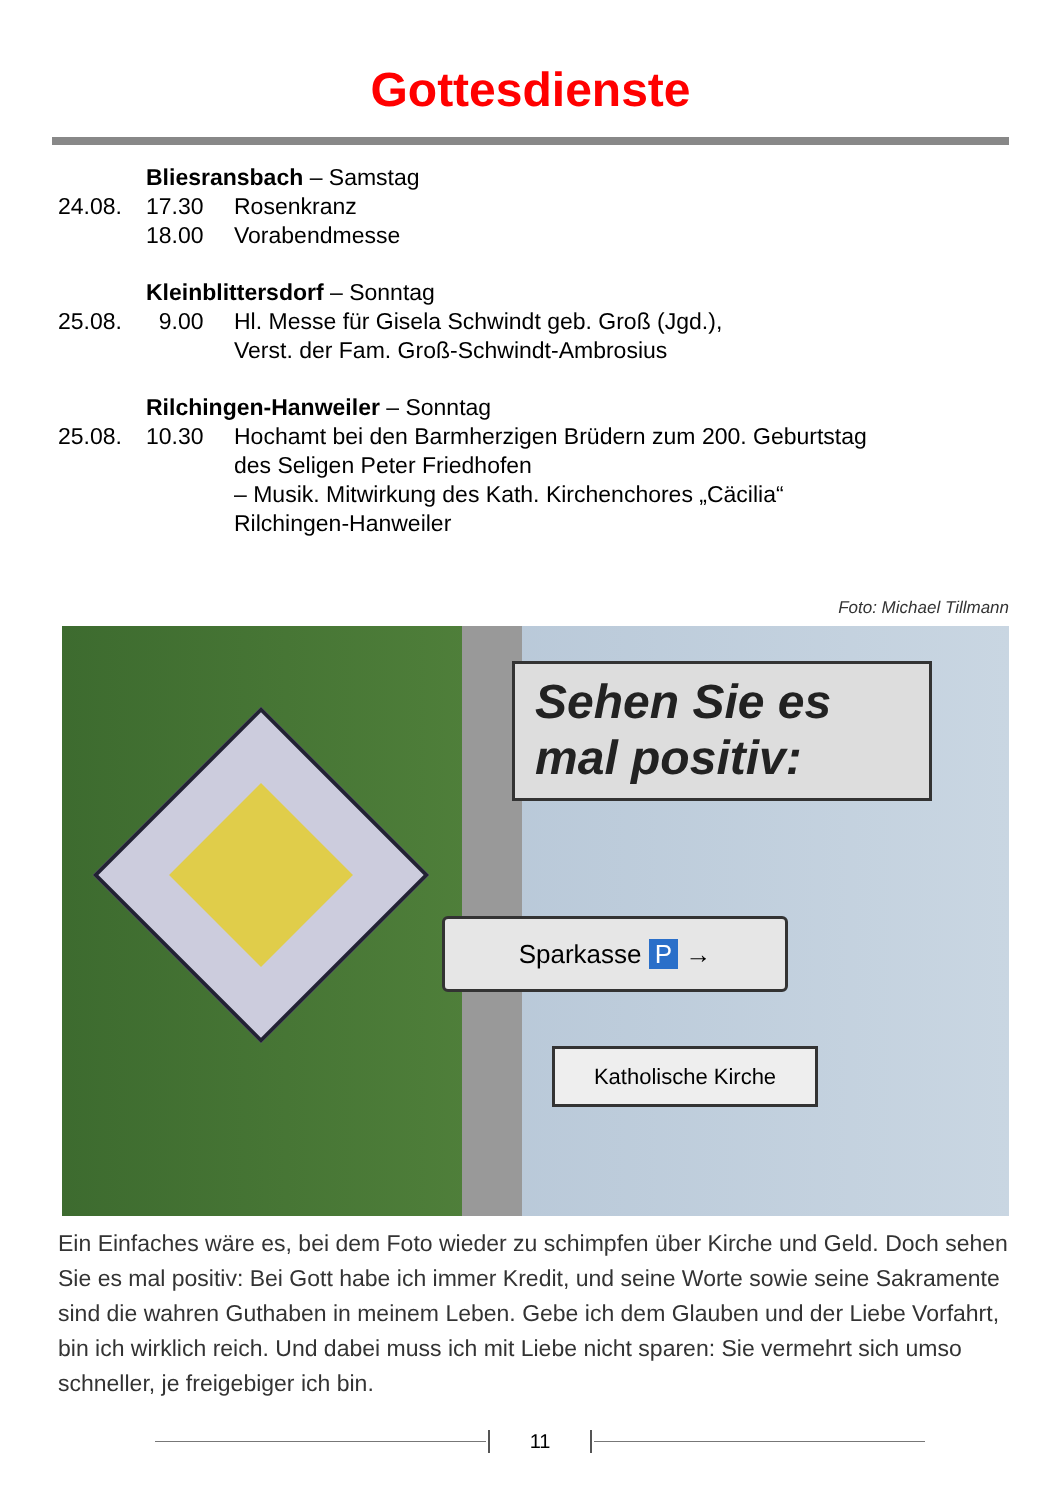Gottesdienste
Bliesransbach – Samstag
24.08. 17.30 Rosenkranz
18.00 Vorabendmesse
Kleinblittersdorf – Sonntag
25.08. 9.00 Hl. Messe für Gisela Schwindt geb. Groß (Jgd.),
Verst. der Fam. Groß-Schwindt-Ambrosius
Rilchingen-Hanweiler – Sonntag
25.08. 10.30 Hochamt bei den Barmherzigen Brüdern zum 200. Geburtstag
des Seligen Peter Friedhofen
– Musik. Mitwirkung des Kath. Kirchenchores „Cäcilia“
Rilchingen-Hanweiler
Foto: Michael Tillmann
Sehen Sie es
mal positiv:
Sparkasse P →
Katholische Kirche
Ein Einfaches wäre es, bei dem Foto wieder zu schimpfen über Kirche und Geld. Doch sehen Sie es mal positiv: Bei Gott habe ich immer Kredit, und seine Worte sowie seine Sakramente sind die wahren Guthaben in meinem Leben. Gebe ich dem Glauben und der Liebe Vorfahrt, bin ich wirklich reich. Und dabei muss ich mit Liebe nicht sparen: Sie vermehrt sich umso schneller, je freigebiger ich bin.
11